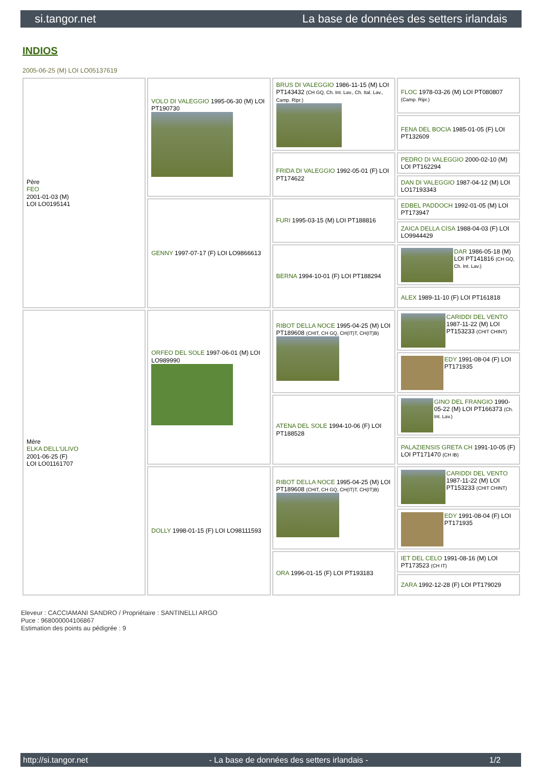si.tangor.net La base de données des setters irlandais
INDIOS
2005-06-25 (M) LOI LO05137619
| Père FEO 2001-01-03 (M) LOI LO0195141 | VOLO DI VALEGGIO 1995-06-30 (M) LOI PT190730 | BRUS DI VALEGGIO 1986-11-15 (M) LOI PT143432 (CH GQ, Ch. Int. Lav., Ch. Ital. Lav., Camp. Ripr.) | FLOC 1978-03-26 (M) LOI PT080807 (Camp. Ripr.) |
| | | | FENA DEL BOCIA 1985-01-05 (F) LOI PT132609 |
| | | FRIDA DI VALEGGIO 1992-05-01 (F) LOI PT174622 | PEDRO DI VALEGGIO 2000-02-10 (M) LOI PT162294 |
| | | | DAN DI VALEGGIO 1987-04-12 (M) LOI LO17193343 |
| | GENNY 1997-07-17 (F) LOI LO9866613 | FURI 1995-03-15 (M) LOI PT188816 | EDBEL PADDOCH 1992-01-05 (M) LOI PT173947 |
| | | | ZAICA DELLA CISA 1988-04-03 (F) LOI LO9944429 |
| | | BERNA 1994-10-01 (F) LOI PT188294 | DAR 1986-05-18 (M) LOI PT141816 (CH GQ, Ch. Int. Lav.) |
| | | | ALEX 1989-11-10 (F) LOI PT161818 |
| Mère ELKA DELL'ULIVO 2001-06-25 (F) LOI LO01161707 | ORFEO DEL SOLE 1997-06-01 (M) LOI LO989990 | RIBOT DELLA NOCE 1995-04-25 (M) LOI PT189608 (CHIT, CH GQ, CH(IT)T, CH(IT)B) | CARIDDI DEL VENTO 1987-11-22 (M) LOI PT153233 (CHIT CHINT) |
| | | | EDY 1991-08-04 (F) LOI PT171935 |
| | | ATENA DEL SOLE 1994-10-06 (F) LOI PT188528 | GINO DEL FRANGIO 1990-05-22 (M) LOI PT166373 (Ch. Int. Lav.) |
| | | | PALAZIENSIS GRETA CH 1991-10-05 (F) LOI PT171470 (CH IB) |
| | DOLLY 1998-01-15 (F) LOI LO98111593 | RIBOT DELLA NOCE 1995-04-25 (M) LOI PT189608 (CHIT, CH GQ, CH(IT)T, CH(IT)B) | CARIDDI DEL VENTO 1987-11-22 (M) LOI PT153233 (CHIT CHINT) |
| | | | EDY 1991-08-04 (F) LOI PT171935 |
| | | ORA 1996-01-15 (F) LOI PT193183 | IET DEL CELO 1991-08-16 (M) LOI PT173523 (CH IT) |
| | | | ZARA 1992-12-28 (F) LOI PT179029 |
Eleveur : CACCIAMANI SANDRO / Propriétaire : SANTINELLI ARGO
Puce : 968000004106867
Estimation des points au pédigrée : 9
http://si.tangor.net - La base de données des setters irlandais - 1/2